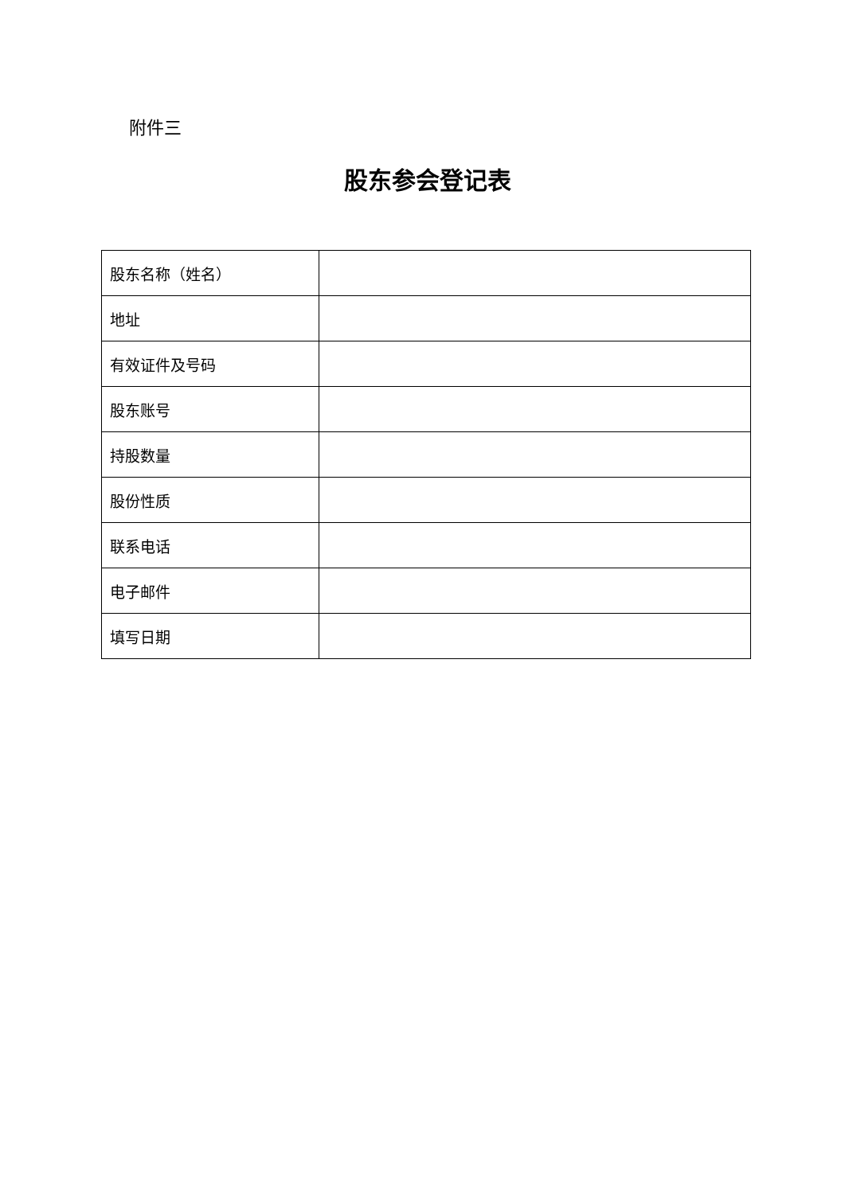附件三
股东参会登记表
| 股东名称（姓名） | |
| 地址 | |
| 有效证件及号码 | |
| 股东账号 | |
| 持股数量 | |
| 股份性质 | |
| 联系电话 | |
| 电子邮件 | |
| 填写日期 | |